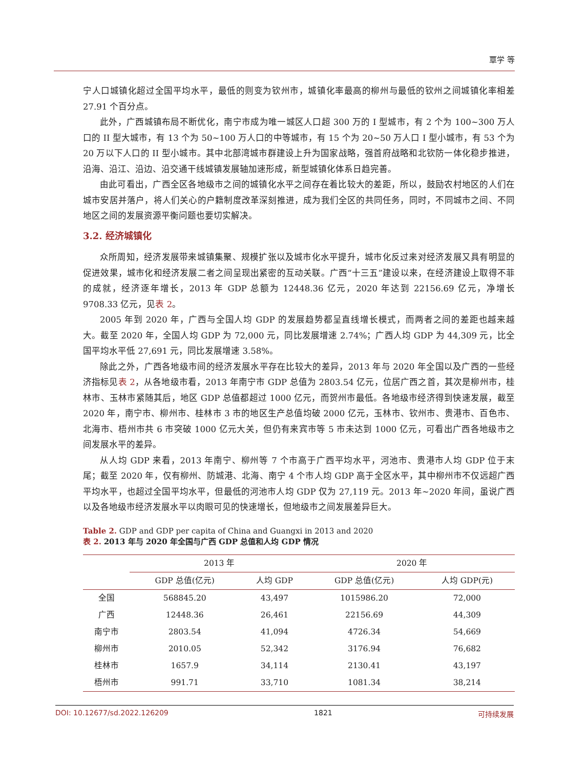覃学 等
宁人口城镇化超过全国平均水平，最低的则变为钦州市，城镇化率最高的柳州与最低的钦州之间城镇化率相差 27.91 个百分点。
此外，广西城镇布局不断优化，南宁市成为唯一城区人口超 300 万的 I 型城市，有 2 个为 100~300 万人口的 II 型大城市，有 13 个为 50~100 万人口的中等城市，有 15 个为 20~50 万人口 I 型小城市，有 53 个为 20 万以下人口的 II 型小城市。其中北部湾城市群建设上升为国家战略，强首府战略和北钦防一体化稳步推进，沿海、沿江、沿边、沿交通干线城镇发展轴加速形成，新型城镇化体系日趋完善。
由此可看出，广西全区各地级市之间的城镇化水平之间存在着比较大的差距，所以，鼓励农村地区的人们在城市安居并落户，将人们关心的户籍制度改革深刻推进，成为我们全区的共同任务，同时，不同城市之间、不同地区之间的发展资源平衡问题也要切实解决。
3.2. 经济城镇化
众所周知，经济发展带来城镇集聚、规模扩张以及城市化水平提升，城市化反过来对经济发展又具有明显的促进效果，城市化和经济发展二者之间呈现出紧密的互动关联。广西“十三五”建设以来，在经济建设上取得不菲的成就，经济逐年增长，2013 年 GDP 总额为 12448.36 亿元，2020 年达到 22156.69 亿元，净增长 9708.33 亿元，见表 2。
2005 年到 2020 年，广西与全国人均 GDP 的发展趋势都呈直线增长模式，而两者之间的差距也越来越大。截至 2020 年，全国人均 GDP 为 72,000 元，同比发展增速 2.74%；广西人均 GDP 为 44,309 元，比全国平均水平低 27,691 元，同比发展增速 3.58%。
除此之外，广西各地级市间的经济发展水平存在比较大的差异，2013 年与 2020 年全国以及广西的一些经济指标见表 2，从各地级市看，2013 年南宁市 GDP 总值为 2803.54 亿元，位居广西之首，其次是柳州市，桂林市、玉林市紧随其后，地区 GDP 总值都超过 1000 亿元，而贺州市最低。各地级市经济得到快速发展，截至 2020 年，南宁市、柳州市、桂林市 3 市的地区生产总值均破 2000 亿元，玉林市、钦州市、贵港市、百色市、北海市、梧州市共 6 市突破 1000 亿元大关，但仍有来宾市等 5 市未达到 1000 亿元，可看出广西各地级市之间发展水平的差异。
从人均 GDP 来看，2013 年南宁、柳州等 7 个市高于广西平均水平，河池市、贵港市人均 GDP 位于末尾；截至 2020 年，仅有柳州、防城港、北海、南宁 4 个市人均 GDP 高于全区水平，其中柳州市不仅远超广西平均水平，也超过全国平均水平，但最低的河池市人均 GDP 仅为 27,119 元。2013 年~2020 年间，虽说广西以及各地级市经济发展水平以肉眼可见的快速增长，但地级市之间发展差异巨大。
Table 2. GDP and GDP per capita of China and Guangxi in 2013 and 2020
表 2. 2013 年与 2020 年全国与广西 GDP 总值和人均 GDP 情况
| | 2013 年 | | 2020 年 | |
| --- | --- | --- | --- | --- |
| | GDP 总值(亿元) | 人均 GDP | GDP 总值(亿元) | 人均 GDP(元) |
| 全国 | 568845.20 | 43,497 | 1015986.20 | 72,000 |
| 广西 | 12448.36 | 26,461 | 22156.69 | 44,309 |
| 南宁市 | 2803.54 | 41,094 | 4726.34 | 54,669 |
| 柳州市 | 2010.05 | 52,342 | 3176.94 | 76,682 |
| 桂林市 | 1657.9 | 34,114 | 2130.41 | 43,197 |
| 梧州市 | 991.71 | 33,710 | 1081.34 | 38,214 |
DOI: 10.12677/sd.2022.126209 1821 可持续发展